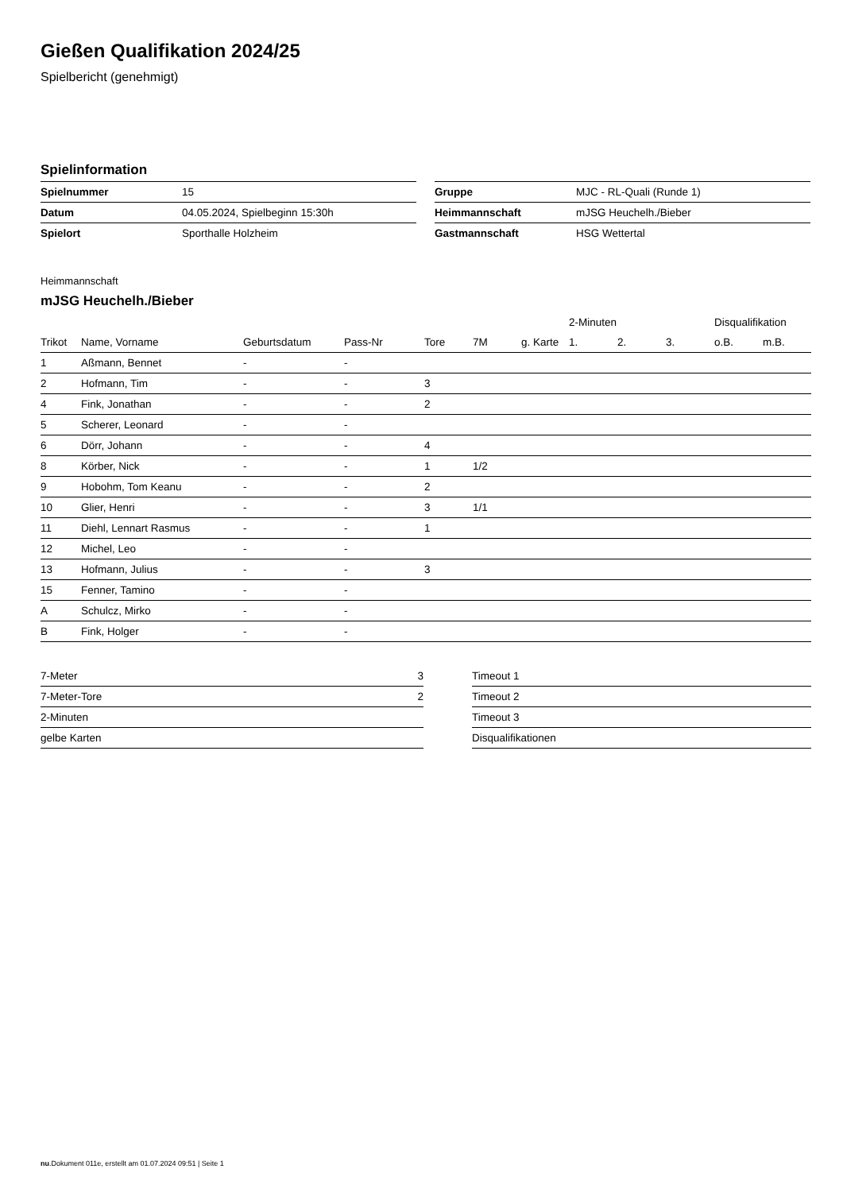Gießen Qualifikation 2024/25
Spielbericht (genehmigt)
Spielinformation
| Spielnummer | 15 |
| Datum | 04.05.2024, Spielbeginn 15:30h |
| Spielort | Sporthalle Holzheim |
| Gruppe | MJC - RL-Quali (Runde 1) |
| Heimmannschaft | mJSG Heuchelh./Bieber |
| Gastmannschaft | HSG Wettertal |
Heimmannschaft
mJSG Heuchelh./Bieber
| | | | | | | | 2-Minuten | | | Disqualifikation | |
| --- | --- | --- | --- | --- | --- | --- | --- | --- | --- | --- | --- |
| Trikot | Name, Vorname | Geburtsdatum | Pass-Nr | Tore | 7M | g. Karte | 1. | 2. | 3. | o.B. | m.B. |
| 1 | Aßmann, Bennet | - | - | | | | | | | | |
| 2 | Hofmann, Tim | - | - | 3 | | | | | | | |
| 4 | Fink, Jonathan | - | - | 2 | | | | | | | |
| 5 | Scherer, Leonard | - | - | | | | | | | | |
| 6 | Dörr, Johann | - | - | 4 | | | | | | | |
| 8 | Körber, Nick | - | - | 1 | 1/2 | | | | | | |
| 9 | Hobohm, Tom Keanu | - | - | 2 | | | | | | | |
| 10 | Glier, Henri | - | - | 3 | 1/1 | | | | | | |
| 11 | Diehl, Lennart Rasmus | - | - | 1 | | | | | | | |
| 12 | Michel, Leo | - | - | | | | | | | | |
| 13 | Hofmann, Julius | - | - | 3 | | | | | | | |
| 15 | Fenner, Tamino | - | - | | | | | | | | |
| A | Schulcz, Mirko | - | - | | | | | | | | |
| B | Fink, Holger | - | - | | | | | | | | |
| 7-Meter | 3 |
| 7-Meter-Tore | 2 |
| 2-Minuten | |
| gelbe Karten | |
| Timeout 1 |
| Timeout 2 |
| Timeout 3 |
| Disqualifikationen |
nu.Dokument 011e, erstellt am 01.07.2024 09:51 | Seite 1